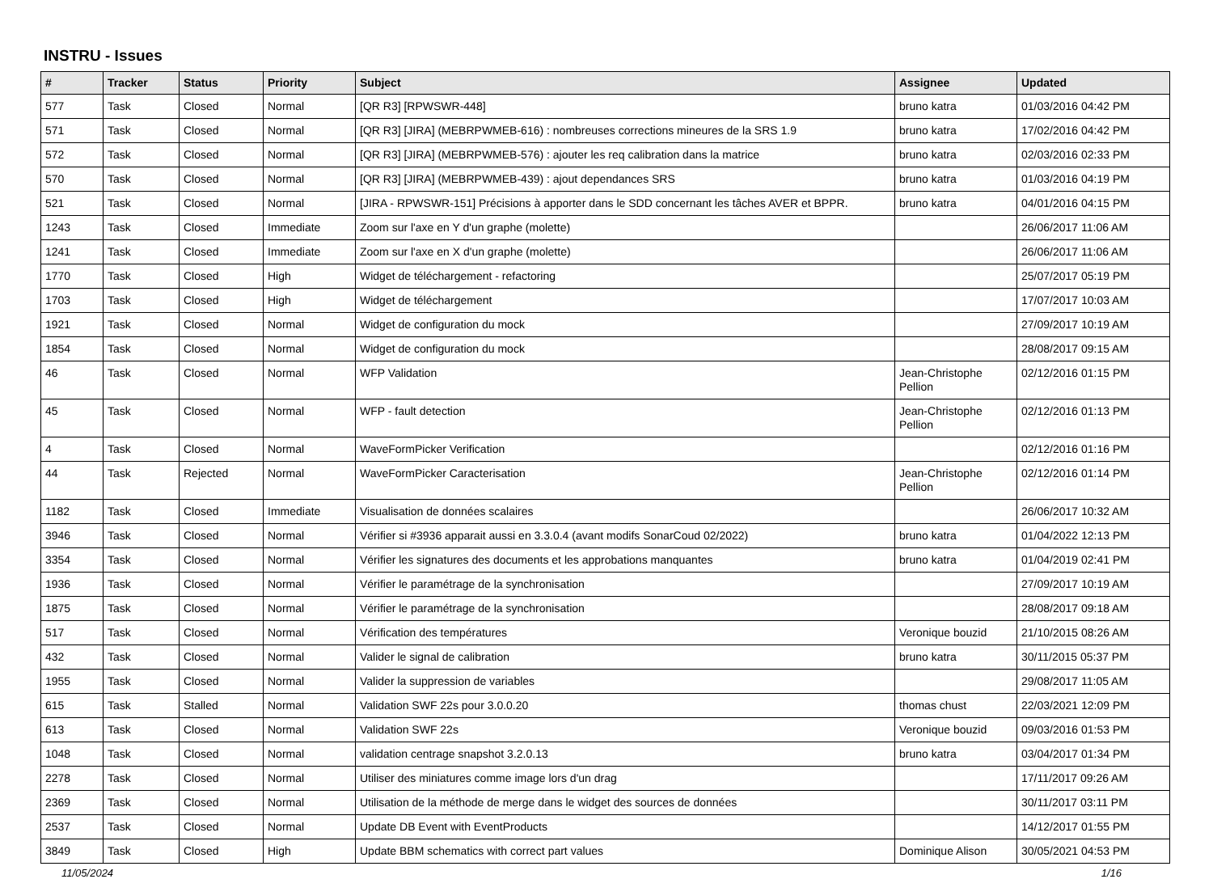INSTRU - Issues
| # | Tracker | Status | Priority | Subject | Assignee | Updated |
| --- | --- | --- | --- | --- | --- | --- |
| 577 | Task | Closed | Normal | [QR R3] [RPWSWR-448] | bruno katra | 01/03/2016 04:42 PM |
| 571 | Task | Closed | Normal | [QR R3] [JIRA] (MEBRPWMEB-616) : nombreuses corrections mineures de la SRS 1.9 | bruno katra | 17/02/2016 04:42 PM |
| 572 | Task | Closed | Normal | [QR R3] [JIRA] (MEBRPWMEB-576) : ajouter les req calibration dans la matrice | bruno katra | 02/03/2016 02:33 PM |
| 570 | Task | Closed | Normal | [QR R3] [JIRA] (MEBRPWMEB-439) : ajout dependances SRS | bruno katra | 01/03/2016 04:19 PM |
| 521 | Task | Closed | Normal | [JIRA - RPWSWR-151] Précisions à apporter dans le SDD concernant les tâches AVER et BPPR. | bruno katra | 04/01/2016 04:15 PM |
| 1243 | Task | Closed | Immediate | Zoom sur l'axe en Y d'un graphe (molette) | | 26/06/2017 11:06 AM |
| 1241 | Task | Closed | Immediate | Zoom sur l'axe en X d'un graphe (molette) | | 26/06/2017 11:06 AM |
| 1770 | Task | Closed | High | Widget de téléchargement - refactoring | | 25/07/2017 05:19 PM |
| 1703 | Task | Closed | High | Widget de téléchargement | | 17/07/2017 10:03 AM |
| 1921 | Task | Closed | Normal | Widget de configuration du mock | | 27/09/2017 10:19 AM |
| 1854 | Task | Closed | Normal | Widget de configuration du mock | | 28/08/2017 09:15 AM |
| 46 | Task | Closed | Normal | WFP Validation | Jean-Christophe Pellion | 02/12/2016 01:15 PM |
| 45 | Task | Closed | Normal | WFP - fault detection | Jean-Christophe Pellion | 02/12/2016 01:13 PM |
| 4 | Task | Closed | Normal | WaveFormPicker Verification | | 02/12/2016 01:16 PM |
| 44 | Task | Rejected | Normal | WaveFormPicker Caracterisation | Jean-Christophe Pellion | 02/12/2016 01:14 PM |
| 1182 | Task | Closed | Immediate | Visualisation de données scalaires | | 26/06/2017 10:32 AM |
| 3946 | Task | Closed | Normal | Vérifier si #3936 apparait aussi en 3.3.0.4 (avant modifs SonarCoud 02/2022) | bruno katra | 01/04/2022 12:13 PM |
| 3354 | Task | Closed | Normal | Vérifier les signatures des documents et les approbations manquantes | bruno katra | 01/04/2019 02:41 PM |
| 1936 | Task | Closed | Normal | Vérifier le paramétrage de la synchronisation | | 27/09/2017 10:19 AM |
| 1875 | Task | Closed | Normal | Vérifier le paramétrage de la synchronisation | | 28/08/2017 09:18 AM |
| 517 | Task | Closed | Normal | Vérification des températures | Veronique bouzid | 21/10/2015 08:26 AM |
| 432 | Task | Closed | Normal | Valider le signal de calibration | bruno katra | 30/11/2015 05:37 PM |
| 1955 | Task | Closed | Normal | Valider la suppression de variables | | 29/08/2017 11:05 AM |
| 615 | Task | Stalled | Normal | Validation SWF 22s pour 3.0.0.20 | thomas chust | 22/03/2021 12:09 PM |
| 613 | Task | Closed | Normal | Validation SWF 22s | Veronique bouzid | 09/03/2016 01:53 PM |
| 1048 | Task | Closed | Normal | validation centrage snapshot 3.2.0.13 | bruno katra | 03/04/2017 01:34 PM |
| 2278 | Task | Closed | Normal | Utiliser des miniatures comme image lors d'un drag | | 17/11/2017 09:26 AM |
| 2369 | Task | Closed | Normal | Utilisation de la méthode de merge dans le widget des sources de données | | 30/11/2017 03:11 PM |
| 2537 | Task | Closed | Normal | Update DB Event with EventProducts | | 14/12/2017 01:55 PM |
| 3849 | Task | Closed | High | Update BBM schematics with correct part values | Dominique Alison | 30/05/2021 04:53 PM |
11/05/2024 1/16